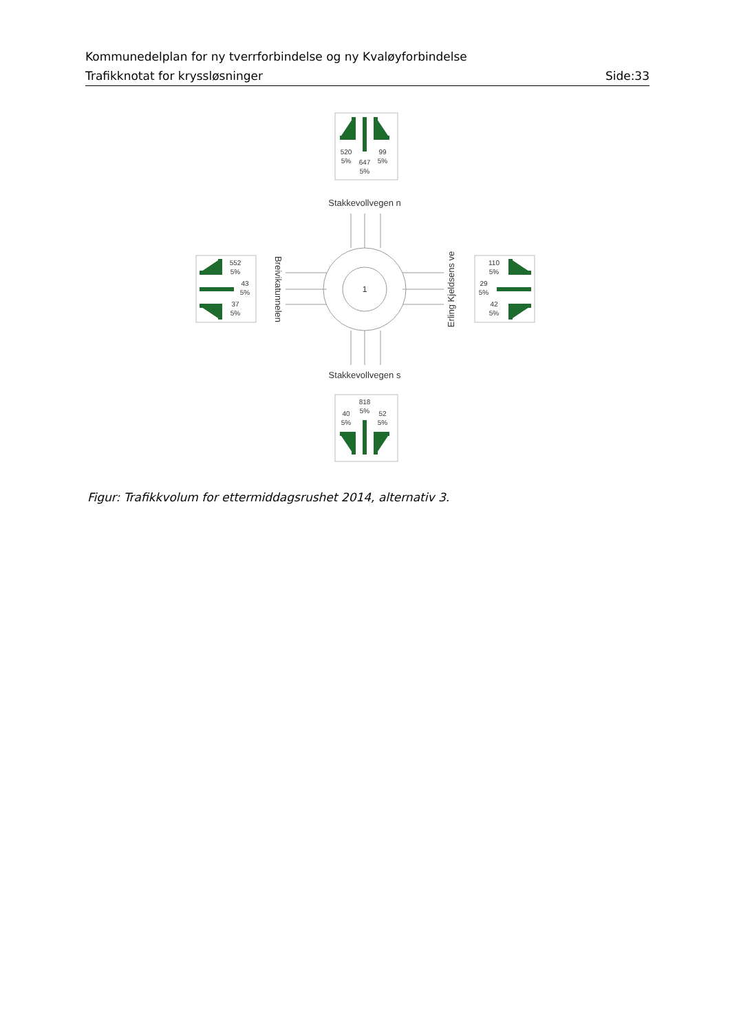Kommunedelplan for ny tverrforbindelse og ny Kvaløyforbindelse
Trafikknotat for kryssløsninger Side:33
520
5%
647
5%
99
5%
818
5%
40
5%
52
5%
552
5%
43
5%
37
5%
110
5%
29
5%
42
5%
1
Stakkevollvegen n
Stakkevollvegen s
Breivikatunnelen
Erling Kjeldsens ve
Figur: Trafikkvolum for ettermiddagsrushet 2014, alternativ 3.